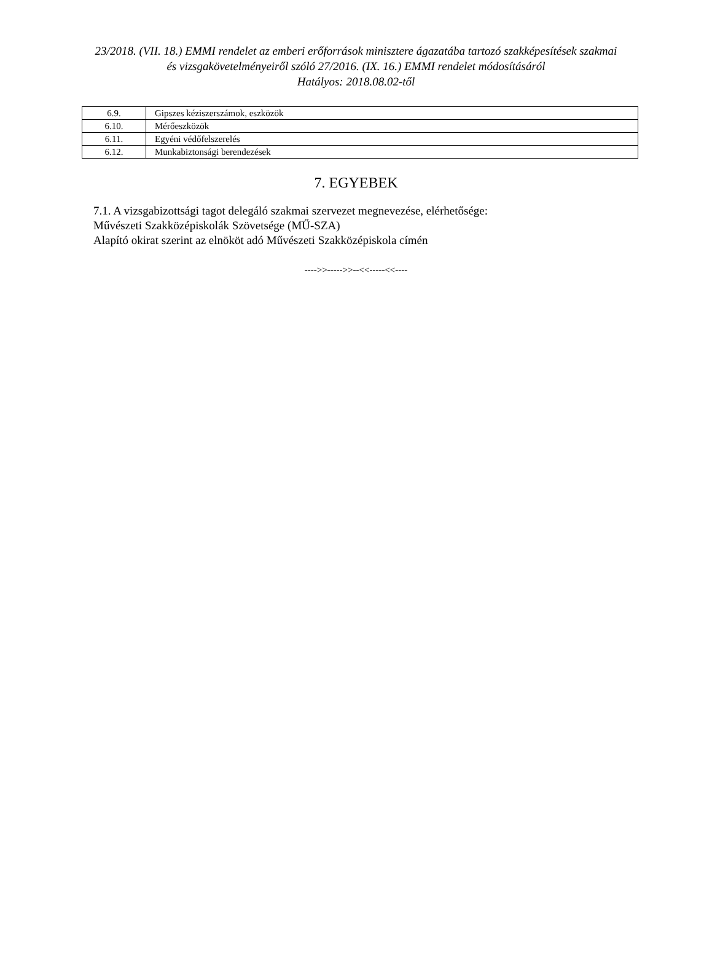23/2018. (VII. 18.) EMMI rendelet az emberi erőforrások minisztere ágazatába tartozó szakképesítések szakmai és vizsgakövetelményeiről szóló 27/2016. (IX. 16.) EMMI rendelet módosításáról
Hatályos: 2018.08.02-től
| 6.9. | Gipszes kéziszerszámok, eszközök |
| 6.10. | Mérőeszközök |
| 6.11. | Egyéni védőfelszerelés |
| 6.12. | Munkabiztonsági berendezések |
7. EGYEBEK
7.1. A vizsgabizottsági tagot delegáló szakmai szervezet megnevezése, elérhetősége:
Művészeti Szakközépiskolák Szövetsége (MŰ-SZA)
Alapító okirat szerint az elnököt adó Művészeti Szakközépiskola címén
---->>----->>--<<-----<<----